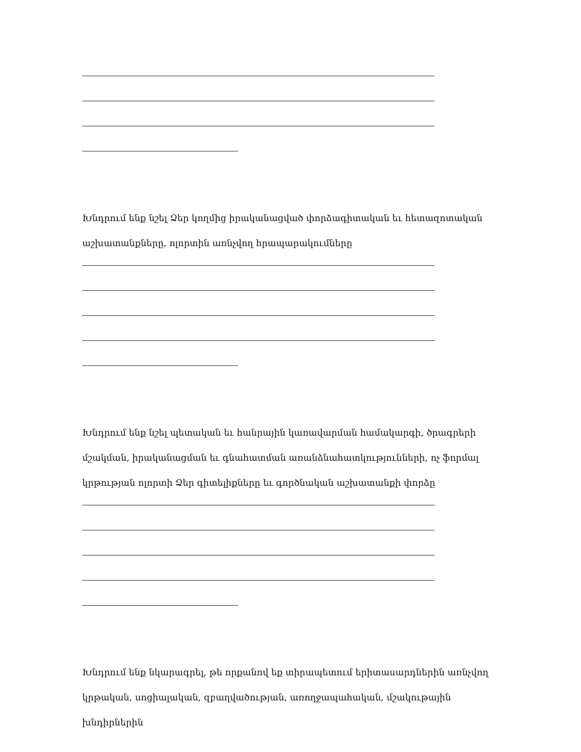Խնդրում ենք նշել Ձեր կողմից իրականացված փորձագիտական եւ հետազոտական աշխատանքները, ոլորտին առնչվող հրապարակումները
Խնդրում ենք նշել պետական եւ հանրային կառավարման համակարգի, ծրագրերի մշակման, իրականացման եւ գնահատման առանձնահատկությունների, ոչ ֆորմալ կրթության ոլորտի Ձեր գիտելիքները եւ գործնական աշխատանքի փորձը
Խնդրում ենք նկարագրել, թե որքանով եք տիրապետում երիտասարդներին առնչվող կրթական, սոցիալական, զբաղվածության, առողջապահական, մշակութային խնդիրներին